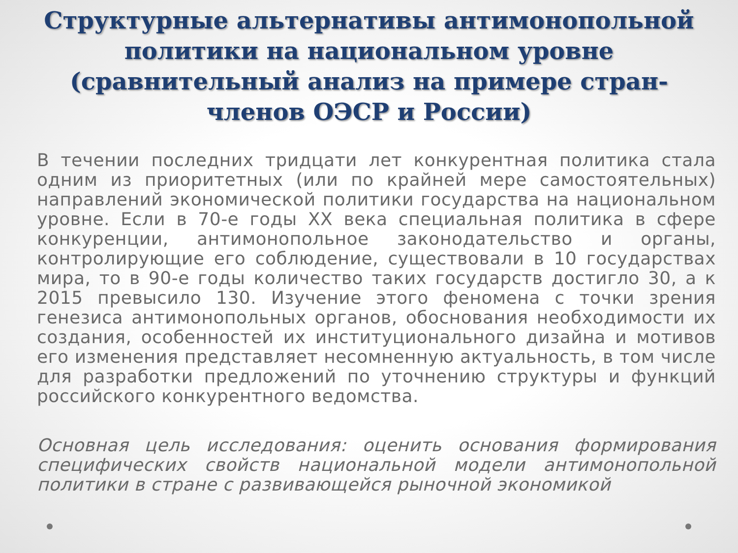Структурные альтернативы антимонопольной политики на национальном уровне (сравнительный анализ на примере стран-членов ОЭСР и России)
В течении последних тридцати лет конкурентная политика стала одним из приоритетных (или по крайней мере самостоятельных) направлений экономической политики государства на национальном уровне. Если в 70-е годы XX века специальная политика в сфере конкуренции, антимонопольное законодательство и органы, контролирующие его соблюдение, существовали в 10 государствах мира, то в 90-е годы количество таких государств достигло 30, а к 2015 превысило 130. Изучение этого феномена с точки зрения генезиса антимонопольных органов, обоснования необходимости их создания, особенностей их институционального дизайна и мотивов его изменения представляет несомненную актуальность, в том числе для разработки предложений по уточнению структуры и функций российского конкурентного ведомства.
Основная цель исследования: оценить основания формирования специфических свойств национальной модели антимонопольной политики в стране с развивающейся рыночной экономикой